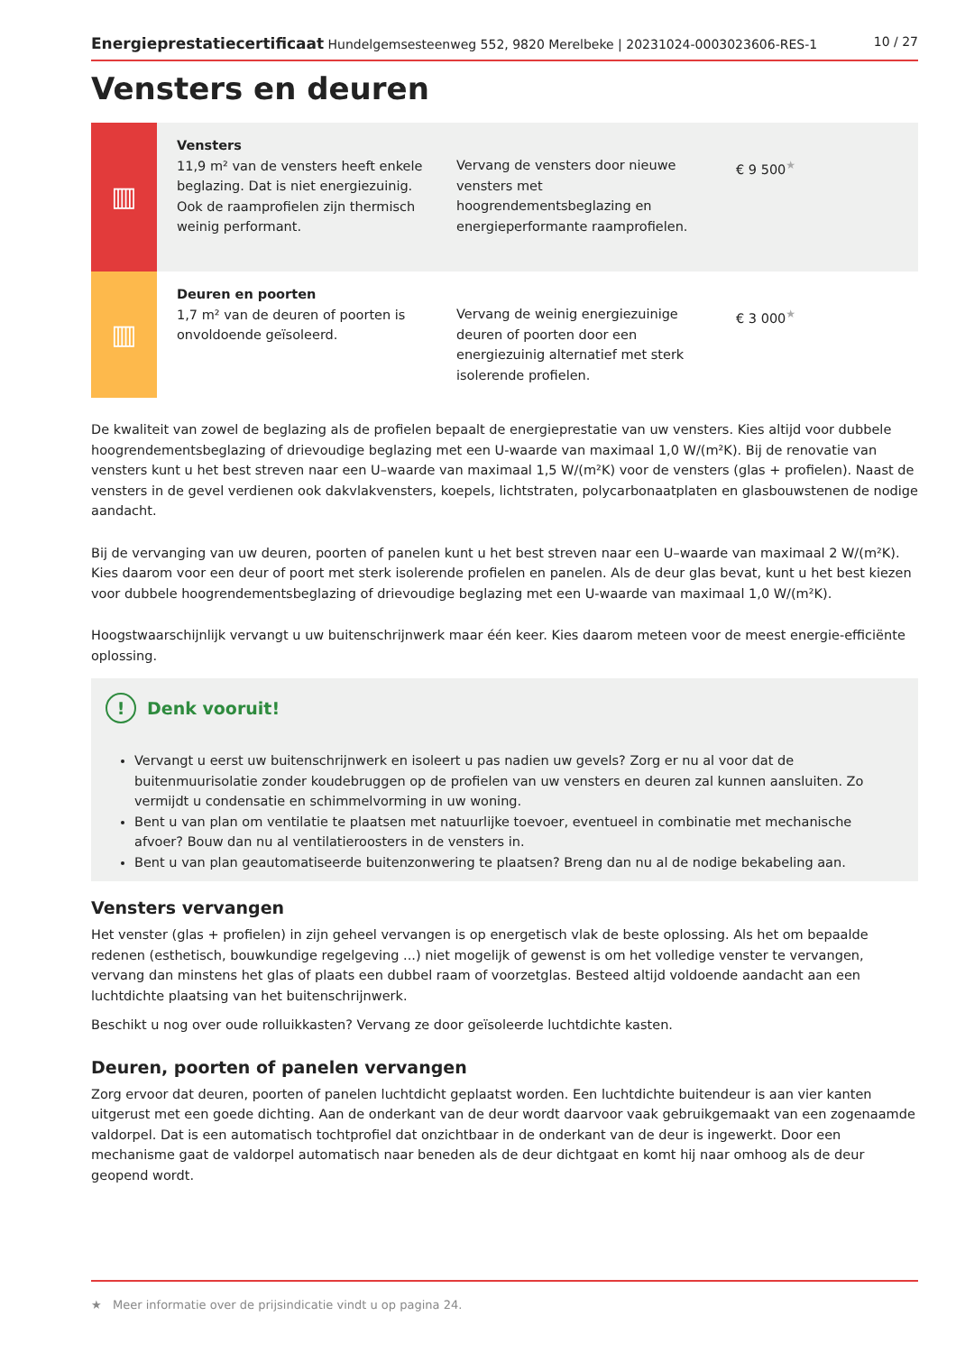Energieprestatiecertificaat Hundelgemsesteenweg 552, 9820 Merelbeke | 20231024-0003023606-RES-1 10 / 27
Vensters en deuren
| ▥ | Vensters 11,9 m² van de vensters heeft enkele beglazing. Dat is niet energiezuinig. Ook de raamprofielen zijn thermisch weinig performant. | Vervang de vensters door nieuwe vensters met hoogrendementsbeglazing en energieperformante raamprofielen. | € 9 500<sup>★</sup> |
| ▥ | Deuren en poorten 1,7 m² van de deuren of poorten is onvoldoende geïsoleerd. | Vervang de weinig energiezuinige deuren of poorten door een energiezuinig alternatief met sterk isolerende profielen. | € 3 000<sup>★</sup> |
De kwaliteit van zowel de beglazing als de profielen bepaalt de energieprestatie van uw vensters. Kies altijd voor dubbele hoogrendementsbeglazing of drievoudige beglazing met een U-waarde van maximaal 1,0 W/(m²K). Bij de renovatie van vensters kunt u het best streven naar een U–waarde van maximaal 1,5 W/(m²K) voor de vensters (glas + profielen). Naast de vensters in de gevel verdienen ook dakvlakvensters, koepels, lichtstraten, polycarbonaatplaten en glasbouwstenen de nodige aandacht.
Bij de vervanging van uw deuren, poorten of panelen kunt u het best streven naar een U–waarde van maximaal 2 W/(m²K). Kies daarom voor een deur of poort met sterk isolerende profielen en panelen. Als de deur glas bevat, kunt u het best kiezen voor dubbele hoogrendementsbeglazing of drievoudige beglazing met een U-waarde van maximaal 1,0 W/(m²K).
Hoogstwaarschijnlijk vervangt u uw buitenschrijnwerk maar één keer. Kies daarom meteen voor de meest energie-efficiënte oplossing.
! Denk vooruit!
Vervangt u eerst uw buitenschrijnwerk en isoleert u pas nadien uw gevels? Zorg er nu al voor dat de buitenmuurisolatie zonder koudebruggen op de profielen van uw vensters en deuren zal kunnen aansluiten. Zo vermijdt u condensatie en schimmelvorming in uw woning.
Bent u van plan om ventilatie te plaatsen met natuurlijke toevoer, eventueel in combinatie met mechanische afvoer? Bouw dan nu al ventilatieroosters in de vensters in.
Bent u van plan geautomatiseerde buitenzonwering te plaatsen? Breng dan nu al de nodige bekabeling aan.
Vensters vervangen
Het venster (glas + profielen) in zijn geheel vervangen is op energetisch vlak de beste oplossing. Als het om bepaalde redenen (esthetisch, bouwkundige regelgeving ...) niet mogelijk of gewenst is om het volledige venster te vervangen, vervang dan minstens het glas of plaats een dubbel raam of voorzetglas. Besteed altijd voldoende aandacht aan een luchtdichte plaatsing van het buitenschrijnwerk.
Beschikt u nog over oude rolluikkasten? Vervang ze door geïsoleerde luchtdichte kasten.
Deuren, poorten of panelen vervangen
Zorg ervoor dat deuren, poorten of panelen luchtdicht geplaatst worden. Een luchtdichte buitendeur is aan vier kanten uitgerust met een goede dichting. Aan de onderkant van de deur wordt daarvoor vaak gebruikgemaakt van een zogenaamde valdorpel. Dat is een automatisch tochtprofiel dat onzichtbaar in de onderkant van de deur is ingewerkt. Door een mechanisme gaat de valdorpel automatisch naar beneden als de deur dichtgaat en komt hij naar omhoog als de deur geopend wordt.
★ Meer informatie over de prijsindicatie vindt u op pagina 24.